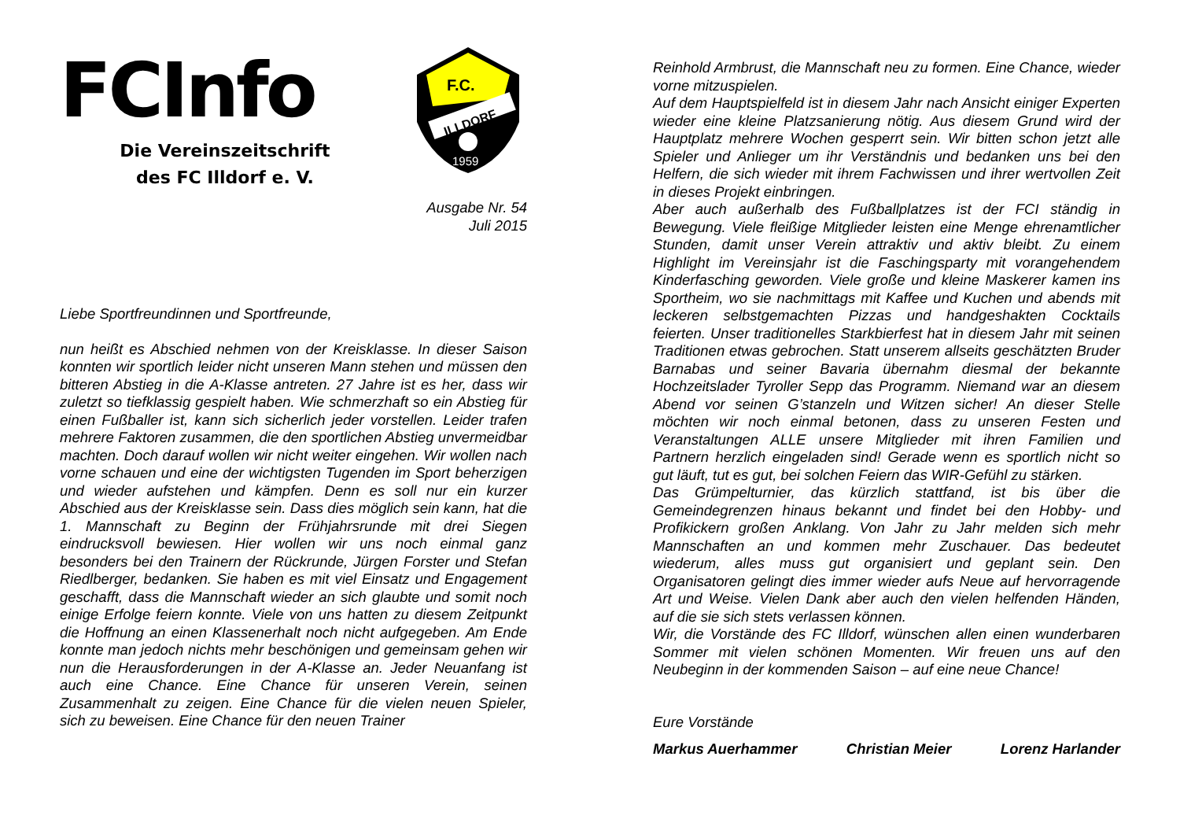FCInfo
Die Vereinszeitschrift
des FC Illdorf e. V.
F.C.
ILLDORF
1959
Ausgabe Nr. 54
Juli 2015
Liebe Sportfreundinnen und Sportfreunde,
nun heißt es Abschied nehmen von der Kreisklasse. In dieser Saison konnten wir sportlich leider nicht unseren Mann stehen und müssen den bitteren Abstieg in die A-Klasse antreten. 27 Jahre ist es her, dass wir zuletzt so tiefklassig gespielt haben. Wie schmerzhaft so ein Abstieg für einen Fußballer ist, kann sich sicherlich jeder vorstellen. Leider trafen mehrere Faktoren zusammen, die den sportlichen Abstieg unvermeidbar machten. Doch darauf wollen wir nicht weiter eingehen. Wir wollen nach vorne schauen und eine der wichtigsten Tugenden im Sport beherzigen und wieder aufstehen und kämpfen. Denn es soll nur ein kurzer Abschied aus der Kreisklasse sein. Dass dies möglich sein kann, hat die 1. Mannschaft zu Beginn der Frühjahrsrunde mit drei Siegen eindrucksvoll bewiesen. Hier wollen wir uns noch einmal ganz besonders bei den Trainern der Rückrunde, Jürgen Forster und Stefan Riedlberger, bedanken. Sie haben es mit viel Einsatz und Engagement geschafft, dass die Mannschaft wieder an sich glaubte und somit noch einige Erfolge feiern konnte. Viele von uns hatten zu diesem Zeitpunkt die Hoffnung an einen Klassenerhalt noch nicht aufgegeben. Am Ende konnte man jedoch nichts mehr beschönigen und gemeinsam gehen wir nun die Herausforderungen in der A-Klasse an. Jeder Neuanfang ist auch eine Chance. Eine Chance für unseren Verein, seinen Zusammenhalt zu zeigen. Eine Chance für die vielen neuen Spieler, sich zu beweisen. Eine Chance für den neuen Trainer
Reinhold Armbrust, die Mannschaft neu zu formen. Eine Chance, wieder vorne mitzuspielen.
Auf dem Hauptspielfeld ist in diesem Jahr nach Ansicht einiger Experten wieder eine kleine Platzsanierung nötig. Aus diesem Grund wird der Hauptplatz mehrere Wochen gesperrt sein. Wir bitten schon jetzt alle Spieler und Anlieger um ihr Verständnis und bedanken uns bei den Helfern, die sich wieder mit ihrem Fachwissen und ihrer wertvollen Zeit in dieses Projekt einbringen.
Aber auch außerhalb des Fußballplatzes ist der FCI ständig in Bewegung. Viele fleißige Mitglieder leisten eine Menge ehrenamtlicher Stunden, damit unser Verein attraktiv und aktiv bleibt. Zu einem Highlight im Vereinsjahr ist die Faschingsparty mit vorangehendem Kinderfasching geworden. Viele große und kleine Maskerer kamen ins Sportheim, wo sie nachmittags mit Kaffee und Kuchen und abends mit leckeren selbstgemachten Pizzas und handgeshakten Cocktails feierten. Unser traditionelles Starkbierfest hat in diesem Jahr mit seinen Traditionen etwas gebrochen. Statt unserem allseits geschätzten Bruder Barnabas und seiner Bavaria übernahm diesmal der bekannte Hochzeitslader Tyroller Sepp das Programm. Niemand war an diesem Abend vor seinen G’stanzeln und Witzen sicher! An dieser Stelle möchten wir noch einmal betonen, dass zu unseren Festen und Veranstaltungen ALLE unsere Mitglieder mit ihren Familien und Partnern herzlich eingeladen sind! Gerade wenn es sportlich nicht so gut läuft, tut es gut, bei solchen Feiern das WIR-Gefühl zu stärken.
Das Grümpelturnier, das kürzlich stattfand, ist bis über die Gemeindegrenzen hinaus bekannt und findet bei den Hobby- und Profikickern großen Anklang. Von Jahr zu Jahr melden sich mehr Mannschaften an und kommen mehr Zuschauer. Das bedeutet wiederum, alles muss gut organisiert und geplant sein. Den Organisatoren gelingt dies immer wieder aufs Neue auf hervorragende Art und Weise. Vielen Dank aber auch den vielen helfenden Händen, auf die sie sich stets verlassen können.
Wir, die Vorstände des FC Illdorf, wünschen allen einen wunderbaren Sommer mit vielen schönen Momenten. Wir freuen uns auf den Neubeginn in der kommenden Saison – auf eine neue Chance!
Eure Vorstände
Markus Auerhammer Christian Meier Lorenz Harlander